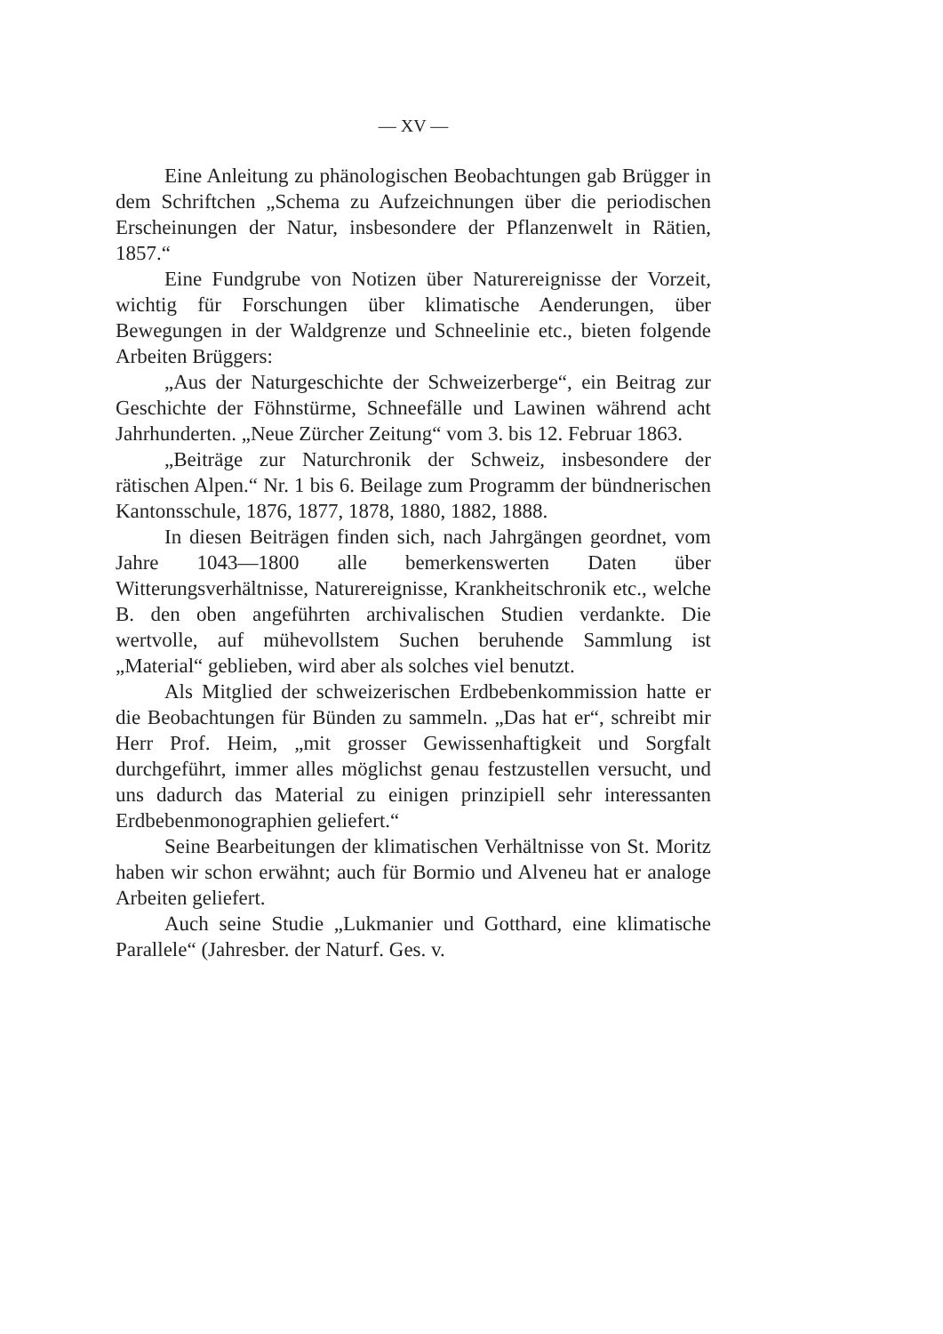— XV —
Eine Anleitung zu phänologischen Beobachtungen gab Brügger in dem Schriftchen „Schema zu Aufzeichnungen über die periodischen Erscheinungen der Natur, insbesondere der Pflanzenwelt in Rätien, 1857.“
Eine Fundgrube von Notizen über Naturereignisse der Vorzeit, wichtig für Forschungen über klimatische Aenderungen, über Bewegungen in der Waldgrenze und Schneelinie etc., bieten folgende Arbeiten Brüggers:
„Aus der Naturgeschichte der Schweizerberge“, ein Beitrag zur Geschichte der Föhnstürme, Schneefälle und Lawinen während acht Jahrhunderten. „Neue Zürcher Zeitung“ vom 3. bis 12. Februar 1863.
„Beiträge zur Naturchronik der Schweiz, insbesondere der rätischen Alpen.“ Nr. 1 bis 6. Beilage zum Programm der bündnerischen Kantonsschule, 1876, 1877, 1878, 1880, 1882, 1888.
In diesen Beiträgen finden sich, nach Jahrgängen geordnet, vom Jahre 1043—1800 alle bemerkenswerten Daten über Witterungsverhältnisse, Naturereignisse, Krankheitschronik etc., welche B. den oben angeführten archivalischen Studien verdankte. Die wertvolle, auf mühevollstem Suchen beruhende Sammlung ist „Material“ geblieben, wird aber als solches viel benutzt.
Als Mitglied der schweizerischen Erdbebenkommission hatte er die Beobachtungen für Bünden zu sammeln. „Das hat er“, schreibt mir Herr Prof. Heim, „mit grosser Gewissenhaftigkeit und Sorgfalt durchgeführt, immer alles möglichst genau festzustellen versucht, und uns dadurch das Material zu einigen prinzipiell sehr interessanten Erdbebenmonographien geliefert.“
Seine Bearbeitungen der klimatischen Verhältnisse von St. Moritz haben wir schon erwähnt; auch für Bormio und Alveneu hat er analoge Arbeiten geliefert.
Auch seine Studie „Lukmanier und Gotthard, eine klimatische Parallele“ (Jahresber. der Naturf. Ges. v.